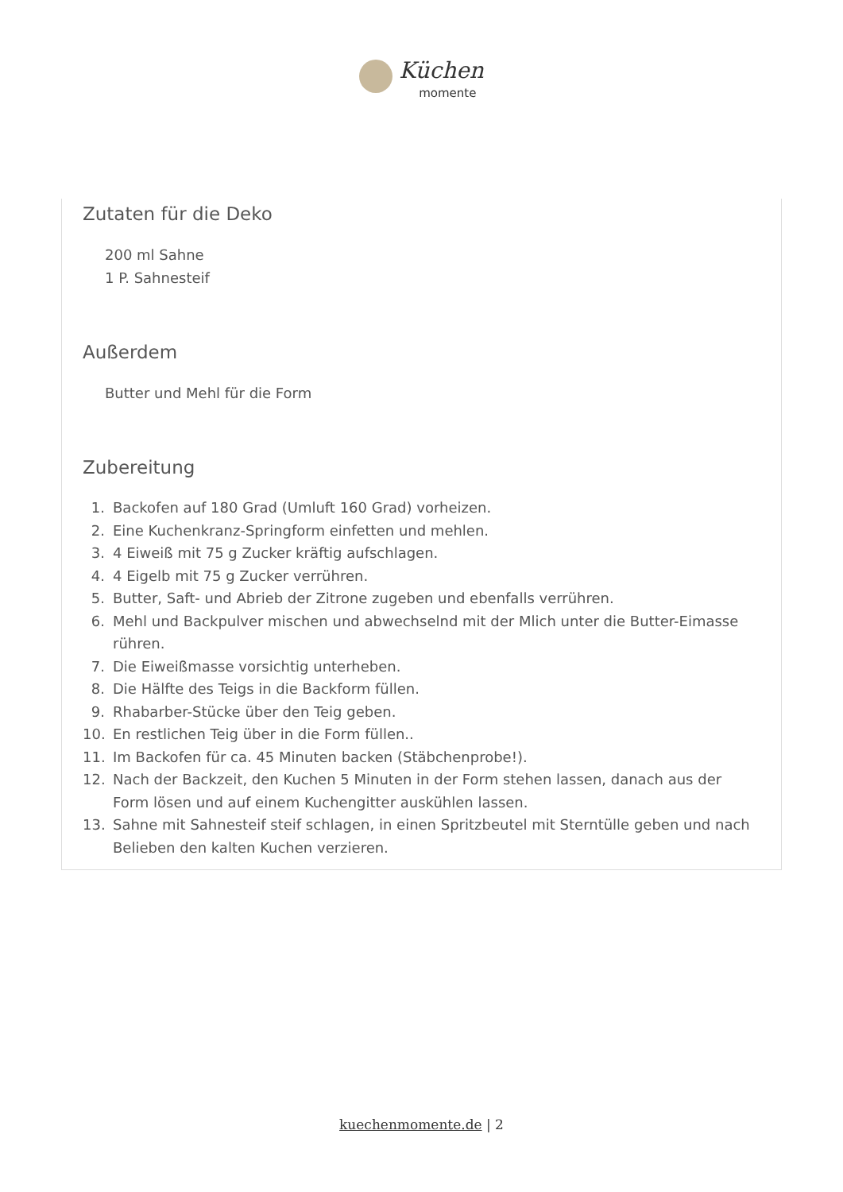Küchen
momente
Zutaten für die Deko
200 ml Sahne
1 P. Sahnesteif
Außerdem
Butter und Mehl für die Form
Zubereitung
1. Backofen auf 180 Grad (Umluft 160 Grad) vorheizen.
2. Eine Kuchenkranz-Springform einfetten und mehlen.
3. 4 Eiweiß mit 75 g Zucker kräftig aufschlagen.
4. 4 Eigelb mit 75 g Zucker verrühren.
5. Butter, Saft- und Abrieb der Zitrone zugeben und ebenfalls verrühren.
6. Mehl und Backpulver mischen und abwechselnd mit der Mlich unter die Butter-Eimasse rühren.
7. Die Eiweißmasse vorsichtig unterheben.
8. Die Hälfte des Teigs in die Backform füllen.
9. Rhabarber-Stücke über den Teig geben.
10. En restlichen Teig über in die Form füllen..
11. Im Backofen für ca. 45 Minuten backen (Stäbchenprobe!).
12. Nach der Backzeit, den Kuchen 5 Minuten in der Form stehen lassen, danach aus der Form lösen und auf einem Kuchengitter auskühlen lassen.
13. Sahne mit Sahnesteif steif schlagen, in einen Spritzbeutel mit Sterntülle geben und nach Belieben den kalten Kuchen verzieren.
kuechenmomente.de | 2